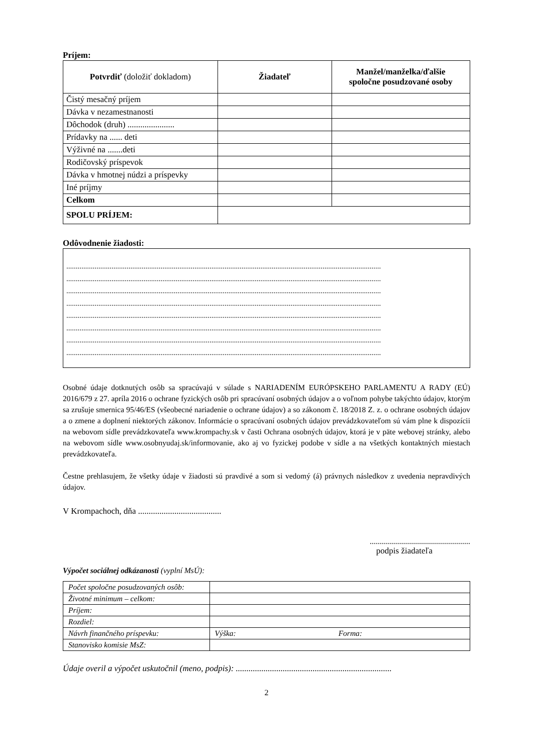Príjem:
| Potvrdiť (doložiť dokladom) | Žiadateľ | Manžel/manželka/ďalšie spoločne posudzované osoby |
| --- | --- | --- |
| Čistý mesačný príjem | | |
| Dávka v nezamestnanosti | | |
| Dôchodok (druh) ...................... | | |
| Prídavky na ...... deti | | |
| Výživné na .......deti | | |
| Rodičovský príspevok | | |
| Dávka v hmotnej núdzi a príspevky | | |
| Iné príjmy | | |
| Celkom | | |
| SPOLU PRÍJEM: | | |
Odôvodnenie žiadosti:
.......................................................................................................................................................................
.......................................................................................................................................................................
.......................................................................................................................................................................
.......................................................................................................................................................................
.......................................................................................................................................................................
.......................................................................................................................................................................
.......................................................................................................................................................................
.......................................................................................................................................................................
Osobné údaje dotknutých osôb sa spracúvajú v súlade s NARIADENÍM EURÓPSKEHO PARLAMENTU A RADY (EÚ) 2016/679 z 27. apríla 2016 o ochrane fyzických osôb pri spracúvaní osobných údajov a o voľnom pohybe takýchto údajov, ktorým sa zrušuje smernica 95/46/ES (všeobecné nariadenie o ochrane údajov) a so zákonom č. 18/2018 Z. z. o ochrane osobných údajov a o zmene a doplnení niektorých zákonov. Informácie o spracúvaní osobných údajov prevádzkovateľom sú vám plne k dispozícii na webovom sídle prevádzkovateľa www.krompachy.sk v časti Ochrana osobných údajov, ktorá je v päte webovej stránky, alebo na webovom sídle www.osobnyudaj.sk/informovanie, ako aj vo fyzickej podobe v sídle a na všetkých kontaktných miestach prevádzkovateľa.
Čestne prehlasujem, že všetky údaje v žiadosti sú pravdivé a som si vedomý (á) právnych následkov z uvedenia nepravdivých údajov.
V Krompachoch, dňa .......................................
..................................................
podpis žiadateľa
Výpočet sociálnej odkázanosti (vyplní MsÚ):
| Počet spoločne posudzovaných osôb: | |
| Životné minimum – celkom: | |
| Príjem: | |
| Rozdiel: | |
| Návrh finančného príspevku: | Výška: Forma: |
| Stanovisko komisie MsZ: | |
Údaje overil a výpočet uskutočnil (meno, podpis): .........................................................................
2